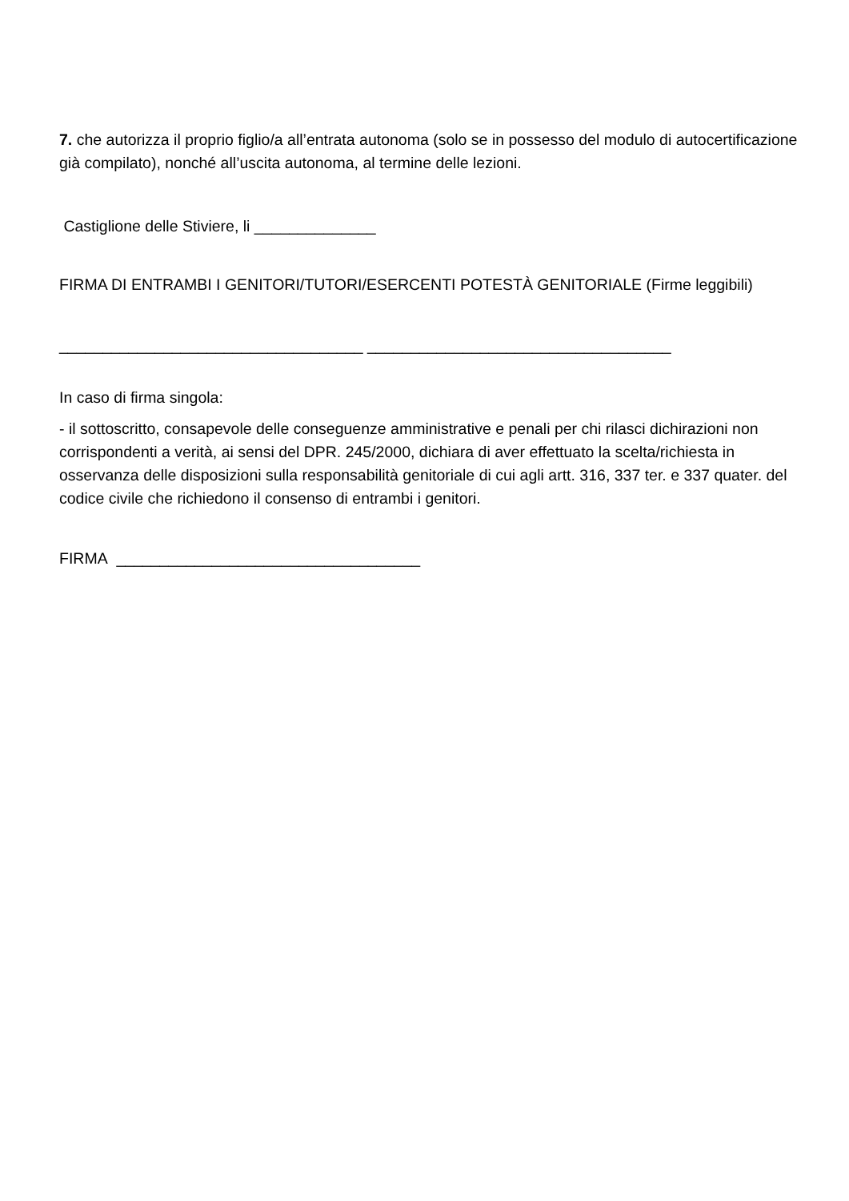7. che autorizza il proprio figlio/a all’entrata autonoma (solo se in possesso del modulo di autocertificazione già compilato), nonché all’uscita autonoma, al termine delle lezioni.
Castiglione delle Stiviere, li ______________
FIRMA DI ENTRAMBI I GENITORI/TUTORI/ESERCENTI POTESTÀ GENITORIALE (Firme leggibili)
___________________________________ ___________________________________
In caso di firma singola:
- il sottoscritto, consapevole delle conseguenze amministrative e penali per chi rilasci dichirazioni non corrispondenti a verità, ai sensi del DPR. 245/2000, dichiara di aver effettuato la scelta/richiesta in osservanza delle disposizioni sulla responsabilità genitoriale di cui agli artt. 316, 337 ter. e 337 quater. del codice civile che richiedono il consenso di entrambi i genitori.
FIRMA ___________________________________